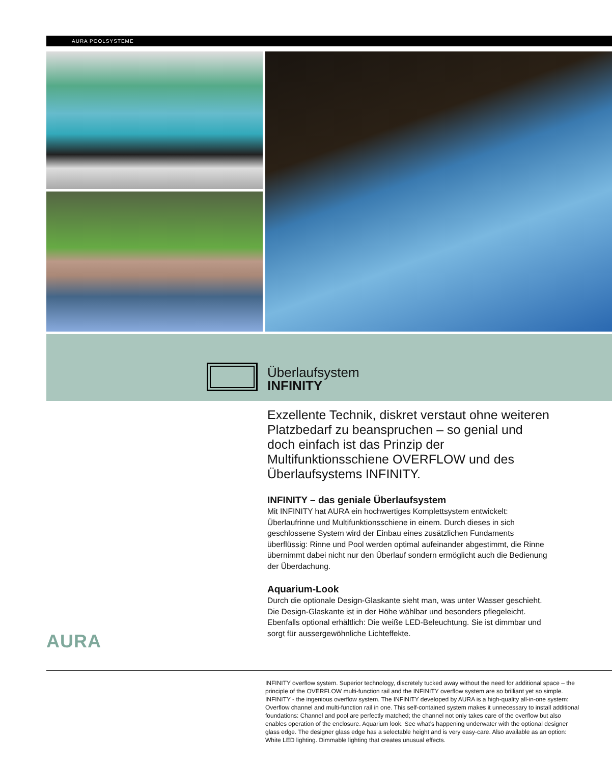AURA POOLSYSTEME
Überlaufsystem
INFINITY
Exzellente Technik, diskret verstaut ohne weiteren Platzbedarf zu beanspruchen – so genial und doch einfach ist das Prinzip der Multifunktionsschiene OVERFLOW und des Überlaufsystems INFINITY.
INFINITY – das geniale Überlaufsystem
Mit INFINITY hat AURA ein hochwertiges Komplettsystem entwickelt: Überlaufrinne und Multifunktionsschiene in einem. Durch dieses in sich geschlossene System wird der Einbau eines zusätzlichen Fundaments überflüssig: Rinne und Pool werden optimal aufeinander abgestimmt, die Rinne übernimmt dabei nicht nur den Überlauf sondern ermöglicht auch die Bedienung der Überdachung.
Aquarium-Look
Durch die optionale Design-Glaskante sieht man, was unter Wasser geschieht. Die Design-Glaskante ist in der Höhe wählbar und besonders pflegeleicht. Ebenfalls optional erhältlich: Die weiße LED-Beleuchtung. Sie ist dimmbar und sorgt für aussergewöhnliche Lichteffekte.
AURA
INFINITY overflow system. Superior technology, discretely tucked away without the need for additional space – the principle of the OVERFLOW multi-function rail and the INFINITY overflow system are so brilliant yet so simple. INFINITY - the ingenious overflow system. The INFINITY developed by AURA is a high-quality all-in-one system: Overflow channel and multi-function rail in one. This self-contained system makes it unnecessary to install additional foundations: Channel and pool are perfectly matched; the channel not only takes care of the overflow but also enables operation of the enclosure. Aquarium look. See what’s happening underwater with the optional designer glass edge. The designer glass edge has a selectable height and is very easy-care. Also available as an option: White LED lighting. Dimmable lighting that creates unusual effects.